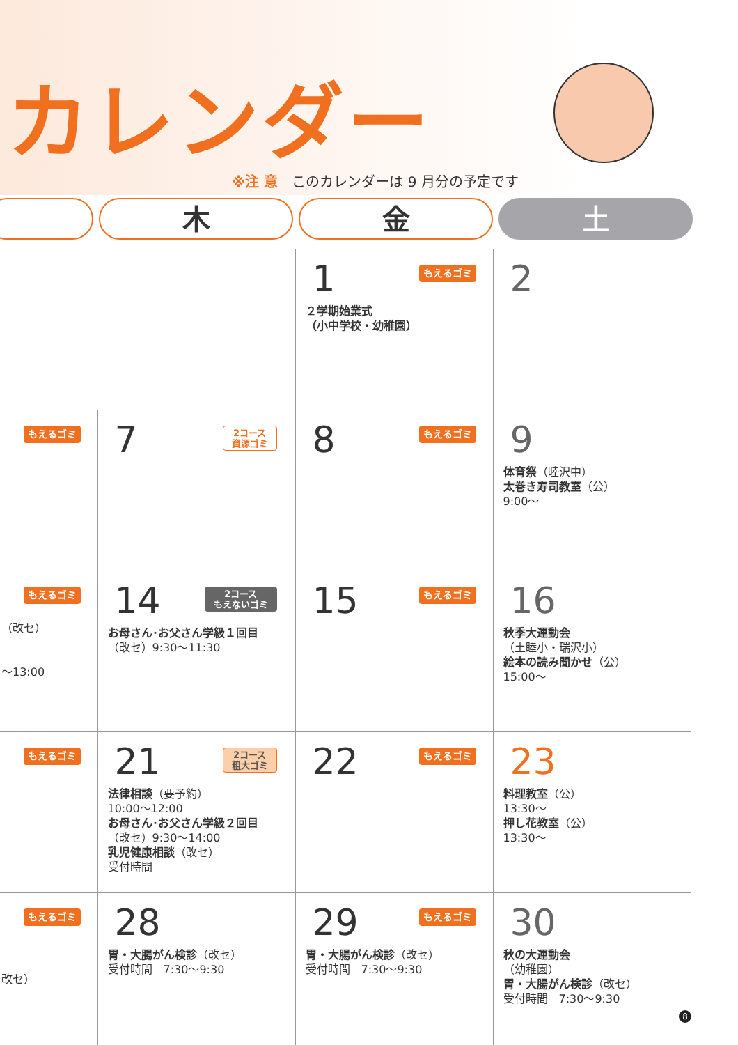カレンダー
※注 意 このカレンダーは 9 月分の予定です
木 金 土
| | | 1 もえるゴミ ２学期始業式 （小中学校・幼稚園） | 2 |
| もえるゴミ | 7 2コース 資源ゴミ | 8 もえるゴミ | 9 体育祭 （睦沢中） 太巻き寿司教室 （公） 9:00～ |
| もえるゴミ （改セ） ～13:00 | 14 2コース もえないゴミ お母さん･お父さん学級１回目 （改セ）9:30～11:30 | 15 もえるゴミ | 16 秋季大運動会 （土睦小・瑞沢小） 絵本の読み聞かせ （公） 15:00～ |
| もえるゴミ | 21 2コース 粗大ゴミ 法律相談 （要予約） 10:00～12:00 お母さん･お父さん学級２回目 （改セ）9:30～14:00 乳児健康相談 （改セ） 受付時間 | 22 もえるゴミ | 23 料理教室 （公） 13:30～ 押し花教室 （公） 13:30～ |
| もえるゴミ 改セ） | 28 胃・大腸がん検診 （改セ） 受付時間 7:30～9:30 | 29 もえるゴミ 胃・大腸がん検診 （改セ） 受付時間 7:30～9:30 | 30 秋の大運動会 （幼稚園） 胃・大腸がん検診 （改セ） 受付時間 7:30～9:30 |
8